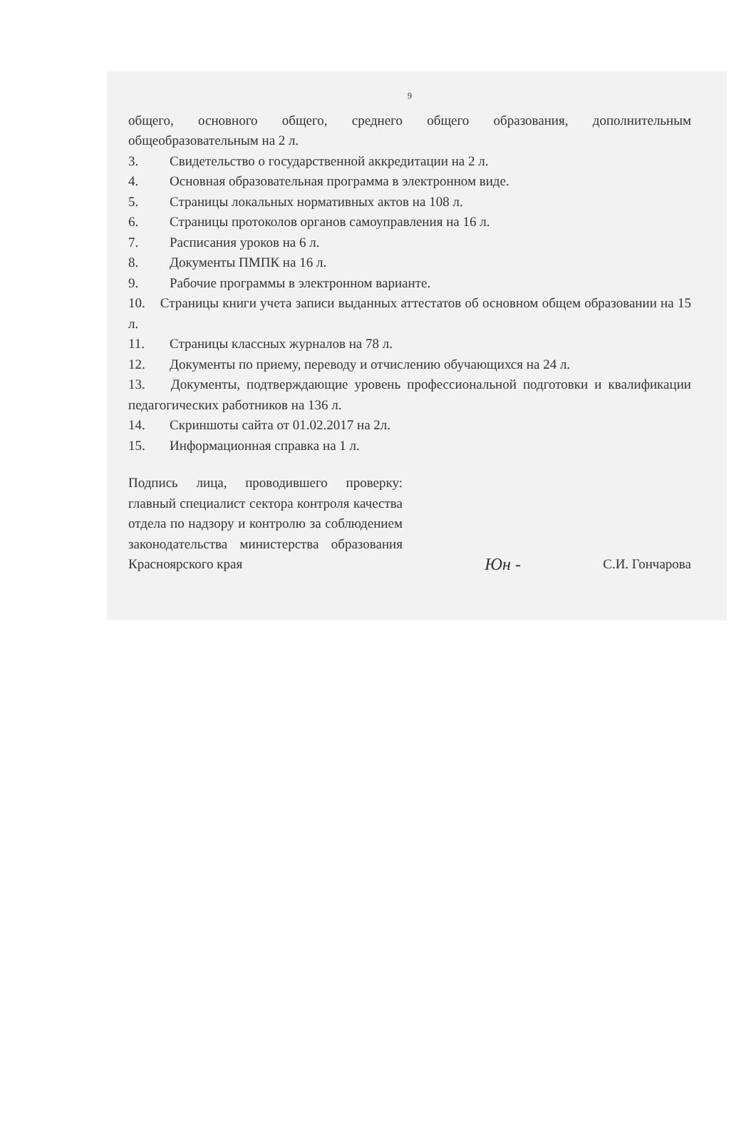9
общего, основного общего, среднего общего образования, дополнительным общеобразовательным на 2 л.
3. Свидетельство о государственной аккредитации на 2 л.
4. Основная образовательная программа в электронном виде.
5. Страницы локальных нормативных актов на 108 л.
6. Страницы протоколов органов самоуправления на 16 л.
7. Расписания уроков на 6 л.
8. Документы ПМПК на 16 л.
9. Рабочие программы в электронном варианте.
10. Страницы книги учета записи выданных аттестатов об основном общем образовании на 15 л.
11. Страницы классных журналов на 78 л.
12. Документы по приему, переводу и отчислению обучающихся на 24 л.
13. Документы, подтверждающие уровень профессиональной подготовки и квалификации педагогических работников на 136 л.
14. Скриншоты сайта от 01.02.2017 на 2л.
15. Информационная справка на 1 л.
Подпись лица, проводившего проверку: главный специалист сектора контроля качества отдела по надзору и контролю за соблюдением законодательства министерства образования Красноярского края
Юн -
С.И. Гончарова